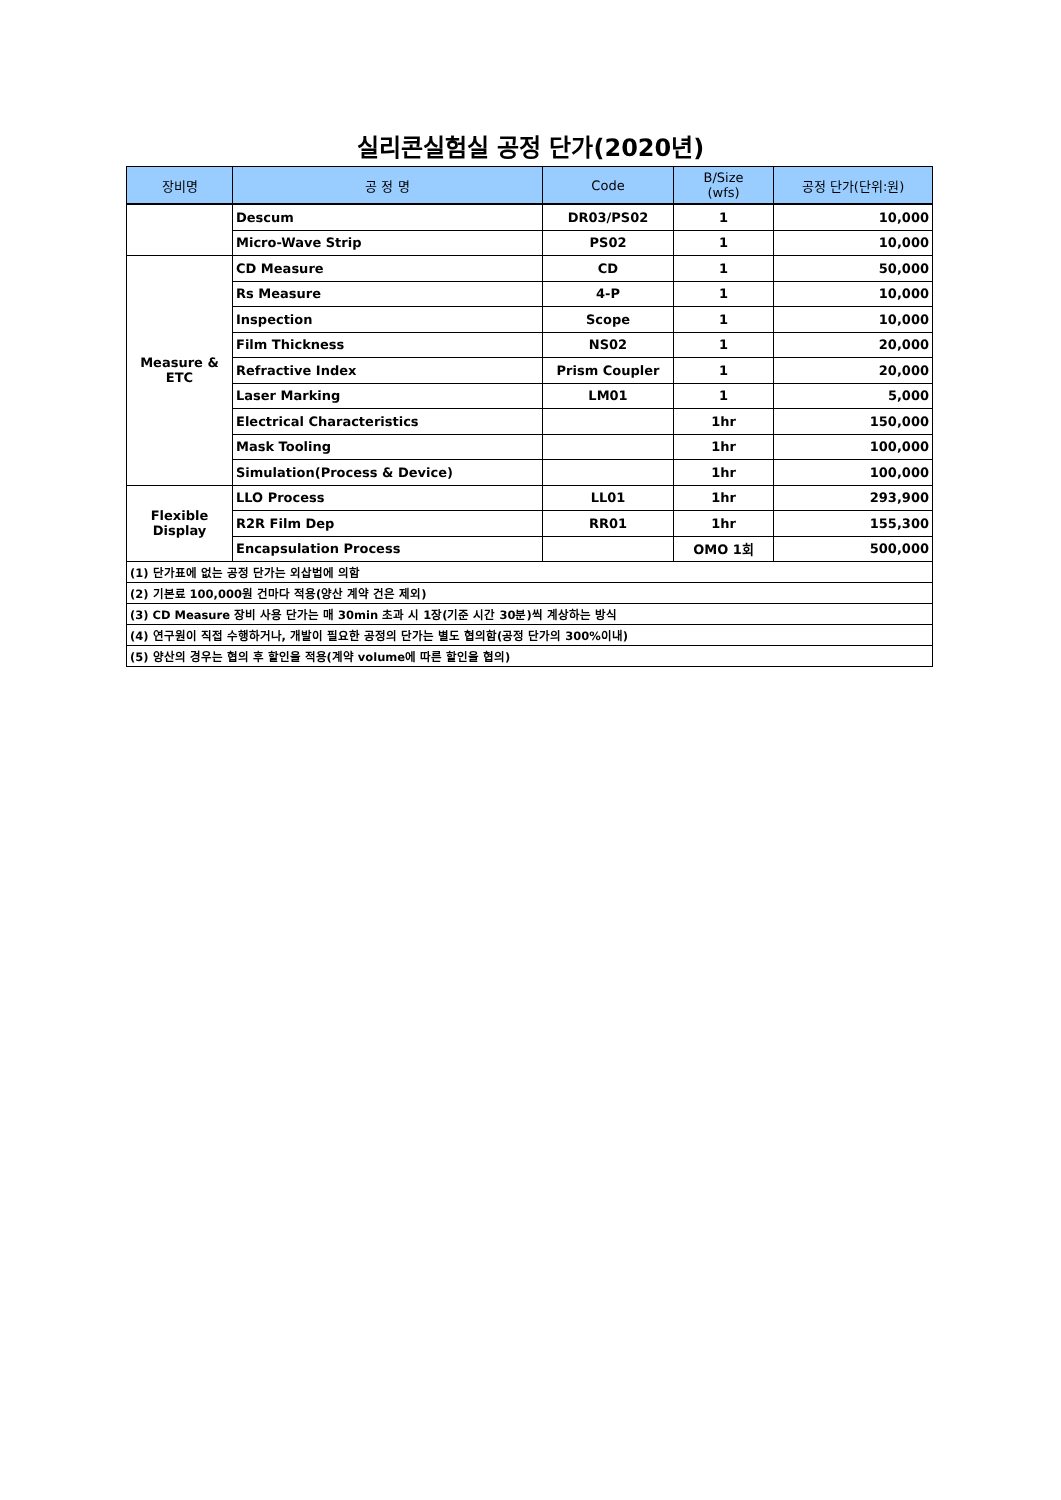실리콘실험실 공정 단가(2020년)
| 장비명 | 공 정 명 | Code | B/Size (wfs) | 공정 단가(단위:원) |
| --- | --- | --- | --- | --- |
| | Descum | DR03/PS02 | 1 | 10,000 |
| | Micro-Wave Strip | PS02 | 1 | 10,000 |
| Measure & ETC | CD Measure | CD | 1 | 50,000 |
| | Rs Measure | 4-P | 1 | 10,000 |
| | Inspection | Scope | 1 | 10,000 |
| | Film Thickness | NS02 | 1 | 20,000 |
| | Refractive Index | Prism Coupler | 1 | 20,000 |
| | Laser Marking | LM01 | 1 | 5,000 |
| | Electrical Characteristics | | 1hr | 150,000 |
| | Mask Tooling | | 1hr | 100,000 |
| | Simulation(Process & Device) | | 1hr | 100,000 |
| Flexible Display | LLO Process | LL01 | 1hr | 293,900 |
| | R2R Film Dep | RR01 | 1hr | 155,300 |
| | Encapsulation Process | | OMO 1회 | 500,000 |
| (1) 단가표에 없는 공정 단가는 외삽법에 의함 | | | | |
| (2) 기본료 100,000원 건마다 적용(양산 계약 건은 제외) | | | | |
| (3) CD Measure 장비 사용 단가는 매 30min 초과 시 1장(기준 시간 30분)씩 계상하는 방식 | | | | |
| (4) 연구원이 직접 수행하거나, 개발이 필요한 공정의 단가는 별도 협의함(공정 단가의 300%이내) | | | | |
| (5) 양산의 경우는 협의 후 할인율 적용(계약 volume에 따른 할인율 협의) | | | | |